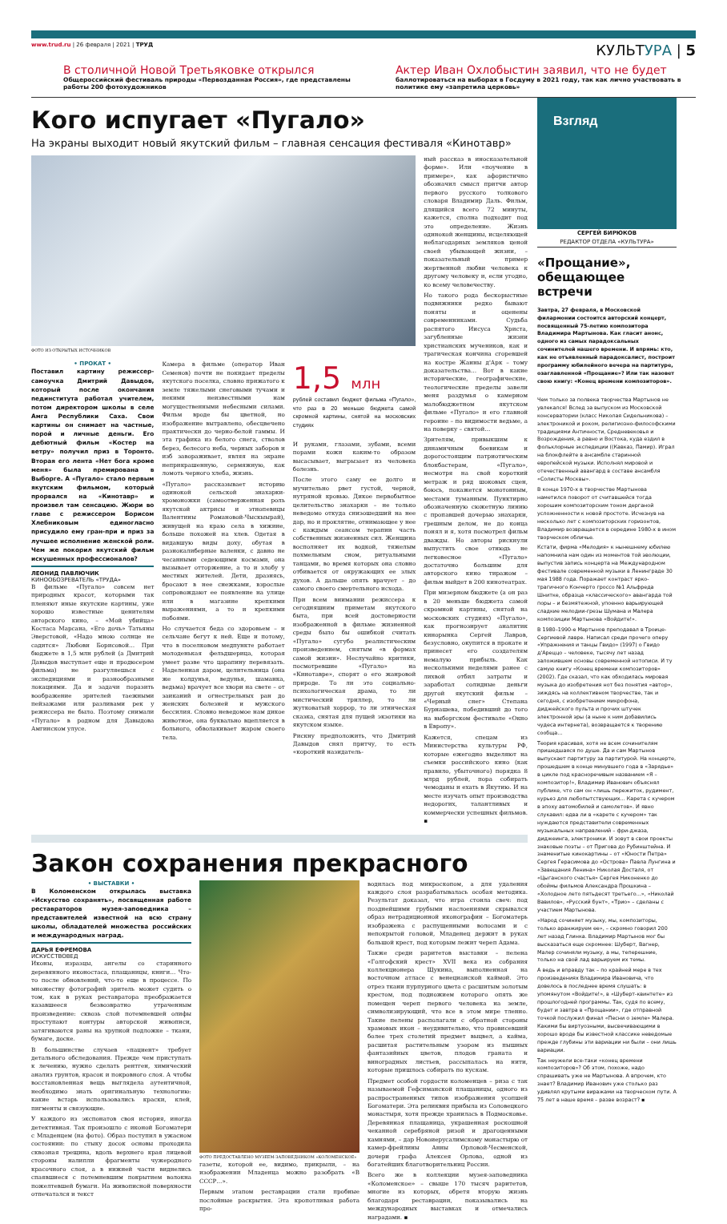www.trud.ru | 26 февраля | 2021 | ТРУД КУЛЬТУРА | 5
В столичной Новой Третьяковке открылся
Общероссийский фестиваль природы «Первозданная Россия», где представлены работы 200 фотохудожников
Актер Иван Охлобыстин заявил, что не будет
баллотироваться на выборах в Госдуму в 2021 году, так как лично участвовать в политике ему «запретила церковь»
Кого испугает «Пугало»
На экраны выходит новый якутский фильм – главная сенсация фестиваля «Кинотавр»
ФОТО ИЗ ОТКРЫТЫХ ИСТОЧНИКОВ
• ПРОКАТ •
Поставил картину режиссер-самоучка Дмитрий Давыдов, который после окончания пединститута работал учителем, потом директором школы в селе Амга Республики Саха. Свои картины он снимает на частные, порой и личные деньги. Его дебютный фильм «Костер на ветру» получил приз в Торонто. Вторая его лента «Нет бога кроме меня» была премирована в Выборге. А «Пугало» стало первым якутским фильмом, который прорвался на «Кинотавр» и произвел там сенсацию. Жюри во главе с режиссером Борисом Хлебниковым единогласно присудило ему гран-при и приз за лучшее исполнение женской роли. Чем же покорил якутский фильм искушенных профессионалов?
ЛЕОНИД ПАВЛЮЧИК
КИНООБОЗРЕВАТЕЛЬ «ТРУДА»
В фильме «Пугало» совсем нет природных красот, которыми так пленяют иные якутские картины, уже хорошо известные ценителям авторского кино, – «Мой убийца» Костаса Марсана, «Его дочь» Татьяны Эверстовой, «Надо мною солнце не садится» Любови Борисовой… При бюджете в 1,5 млн рублей (а Дмитрий Давыдов выступает еще и продюсером фильма) не разгуляешься с экспедициями и разнообразными локациями. Да и задачи поразить воображение зрителей таежными пейзажами или разливами рек у режиссера не было. Поэтому снимали «Пугало» в родном для Давыдова Амгинском улусе.
Камера в фильме (оператор Иван Семенов) почти не покидает пределы якутского поселка, словно прижатого к земле тяжелыми снеговыми тучами и некими неизвестными нам могущественными небесными силами. Фильм вроде бы цветной, но изображение вытравлено, обесцвечено практически до черно-белой гаммы. И эта графика из белого снега, стволов берез, белесого неба, черных заборов и изб завораживает, являя на экране неприкрашенную, сермяжную, как ломоть черного хлеба, жизнь.
«Пугало» рассказывает историю одинокой сельской знахарки-хромоножки (самоотверженная роль якутской актрисы и этнопевицы Валентины Романовой-Чыскыырай), живущей на краю села в хижине, больше похожей на хлев. Одетая в видавшую виды доху, обутая в разнокалиберные валенки, с давно не чесанными седеющими космами, она вызывает отторжение, а то и злобу у местных жителей. Дети, дразнясь, бросают в нее снежками, взрослые сопровождают ее появление на улице или в магазине крепкими выражениями, а то и крепкими побоями.
Но случается беда со здоровьем – и сельчане бегут к ней. Еще и потому, что в поселковом медпункте работает молоденькая фельдшерица, которая умеет разве что царапину перевязать. Наделенная даром, целительница (она же колдунья, ведунья, шаманка, ведьма) врачует все хвори на свете – от заиканий и огнестрельных ран до женских болезней и мужского бессилия. Словно неведомое нам дикое животное, она буквально вцепляется в больного, обволакивает жаром своего тела.
1,5 млн
рублей составил бюджет фильма «Пугало», что раз в 20 меньше бюджета самой скромной картины, снятой на московских студиях
И руками, глазами, зубами, всеми порами кожи каким-то образом высасывает, выгрызает из человека болезнь.
После этого саму ее долго и мучительно рвет густой, черной, нутряной кровью. Дикое первобытное целительство знахарки – не только неведомо откуда снизошедший на нее дар, но и проклятие, отнимающее у нее с каждым сеансом терапии часть собственных жизненных сил. Женщина восполняет их водкой, тяжелым похмельным сном, ритуальными танцами, во время которых она словно отбивается от окружающих ее злых духов. А дальше опять врачует – до самого своего смертельного исхода.
При всем внимании режиссера к сегодняшним приметам якутского быта, при всей достоверности изображенной в фильме жизненной среды было бы ошибкой считать «Пугало» сугубо реалистическим произведением, снятым «в формах самой жизни». Неслучайно критики, посмотревшие «Пугало» на «Кинотавре», спорят о его жанровой природе. То ли это социально-психологическая драма, то ли мистический триллер, то ли жутковатый хоррор, то ли этническая сказка, снятая для пущей экзотики на якутском языке.
Рискну предположить, что Дмитрий Давыдов снял притчу, то есть «короткий назидатель-
ный рассказ в иносказательной форме». Или «поучение в примере», как афористично обозначил смысл притчи автор первого русского толкового словаря Владимир Даль. Фильм, длящийся всего 72 минуты, кажется, сполна подходит под это определение. Жизнь одинокой женщины, исцеляющей неблагодарных земляков ценой своей убывающей жизни, – показательный пример жертвенной любви человека к другому человеку и, если угодно, ко всему человечеству.
Но такого рода бескорыстные подвижники редко бывают поняты и оценены современниками. Судьба распятого Иисуса Христа, загубленные жизни христианских мучеников, как и трагическая кончина сгоревшей на костре Жанны д'Арк – тому доказательства… Вот в какие исторические, географические, теологические пределы завели меня раздумья о камерном малобюджетном якутском фильме «Пугало» и его главной героине – по видимости ведьме, а на поверку – святой…
Зрителям, привыкшим к динамичным боевикам и дорогостоящим патриотическим блокбастерам, «Пугало», несмотря на свой короткий метраж и ряд шоковых сцен, боюсь, покажется монотонным, местами туманным. Пунктирно обозначенную сюжетную линию с пропавшей дочерью знахарки, грешным делом, не до конца понял и я, хотя посмотрел фильм дважды. Но авторы рискнули выпустить свое отнюдь не легковесное «Пугало» достаточно большим для авторского кино тиражом – фильм выйдет в 200 кинотеатрах.
При мизерном бюджете (а он раз в 20 меньше бюджета самой скромной картины, снятой на московских студиях) «Пугало», как прогнозирует аналитик кинорынка Сергей Лавров, безусловно, окупится в прокате и принесет его создателям немалую прибыль. Как несколькими неделями ранее с лихвой отбил затраты и заработал солидные деньги другой якутский фильм – «Черный снег» Степана Бурнашева, победивший до того на выборгском фестивале «Окно в Европу».
Кажется, спецам из Министерства культуры РФ, которые ежегодно выделяют на съемки российского кино (как правило, убыточного) порядка 8 млрд рублей, пора собирать чемоданы и ехать в Якутию. И на месте изучать опыт производства недорогих, талантливых и коммерчески успешных фильмов. ▪
Закон сохранения прекрасного
• ВЫСТАВКИ •
В Коломенском открылась выставка «Искусство сохранять», посвященная работе реставраторов музея-заповедника – представителей известной на всю страну школы, обладателей множества российских и международных наград.
ДАРЬЯ ЕФРЕМОВА
ИСКУССТВОВЕД
Иконы, изразцы, ангелы со старинного деревянного иконостаса, плащаницы, книги… Что-то после обновлений, что-то еще в процессе. По множеству фотографий зритель может судить о том, как в руках реставратора преображается казавшееся безвозвратно утраченным произведение: сквозь слой потемневшей олифы проступают контуры авторской живописи, затягиваются раны на хрупкой подложке – ткани, бумаге, доске.
В большинстве случаев «пациент» требует детального обследования. Прежде чем приступать к лечению, нужно сделать рентген, химический анализ грунтов, красок и покровного слоя. А чтобы восстановленная вещь выглядела аутентичной, необходимо знать оригинальную технологию: какие встарь использовались краски, клей, пигменты и связующие.
У каждого из экспонатов своя история, иногда детективная. Так произошло с иконой Богоматери с Младенцем (на фото). Образ поступил в ужасном состоянии: по стыку досок основы проходила сквозная трещина, вдоль верхнего края лицевой стороны налипли фрагменты чужеродного красочного слоя, а в нижней части виднелись спаявшиеся с потемневшим покрытием волокна пожелтевшей бумаги. На живописной поверхности отпечатался и текст
ФОТО ПРЕДОСТАВЛЕНО МУЗЕЕМ-ЗАПОВЕДНИКОМ «КОЛОМЕНСКОЕ»
газеты, которой ее, видимо, прикрыли, – на изображении Младенца можно разобрать «В СССР…».
Первым этапом реставрации стали пробные послойные раскрытия. Эта кропотливая работа про-
водилась под микроскопом, а для удаления каждого слоя разрабатывалась особая методика. Результат доказал, что игра стоила свеч: под позднейшими грубыми наслоениями скрывался образ нетрадиционной иконографии – Богоматерь изображена с распущенными волосами и с непокрытой головой, Младенец держит в руках большой крест, под которым лежит череп Адама.
Также среди раритетов выставки – пелена «Голгофский крест» XVII века из собрания коллекционера Щукина, выполненная на восточном атласе с венецианской каймой. Это отрез ткани пурпурного цвета с расшитым золотым крестом, под подножием которого опять же помещен череп первого человека на земле, символизирующий, что все в этом мире тленно. Такие пелены располагали с обратной стороны храмовых икон – неудивительно, что провисевший более трех столетий предмет выцвел, а кайма, расшитая растительным узором из пышных фантазийных цветов, плодов граната и виноградных листьев, рассыпалась на нити, которые пришлось собирать по кускам.
Предмет особой гордости коломенцев – риза с так называемой Гефсиманской плащаницы, одного из распространенных типов изображения усопшей Богоматери. Эта реликвия прибыла из Соловецкого монастыря, хотя прежде хранилась в Подмосковье. Деревянная плащаница, украшенная роскошной чеканной серебряной ризой и драгоценными камнями, – дар Новоиерусалимскому монастырю от камер-фрейлины Анны Орловой-Чесменской, дочери графа Алексея Орлова, одной из богатейших благотворительниц России.
Всего же в коллекции музея-заповедника «Коломенское» – свыше 170 тысяч раритетов, многие из которых, обретя вторую жизнь благодаря реставрации, показывались на международных выставках и отмечались наградами. ▪
Взгляд
СЕРГЕЙ БИРЮКОВ
РЕДАКТОР ОТДЕЛА «КУЛЬТУРА»
«Прощание», обещающее встречи
Завтра, 27 февраля, в Московской филармонии состоится авторский концерт, посвященный 75-летию композитора Владимира Мартынова. Как гласит анонс, одного из самых парадоксальных сочинителей нашего времени. И впрямь: кто, как не отъявленный парадоксалист, построит программу юбилейного вечера на партитуре, озаглавленной «Прощание»? Или так назовет свою книгу: «Конец времени композиторов».
Чем только за полвека творчества Мартынов не увлекался! Вслед за выпуском из Московской консерватории (класс Николая Сидельникова) – электроникой и роком, религиозно-философскими традициями Античности, Средневековья и Возрождения, а равно и Востока, куда ездил в фольклорные экспедиции ((Кавказ, Памир). Играл на блокфлейте в ансамбле старинной европейской музыки. Исполнял мировой и отечественный авангард в составе ансамбля «Солисты Москвы».
В конце 1970-х в творчестве Мартынова наметился поворот от считавшейся тогда хорошим композиторским тоном дерганой усложненности к новой простоте. Исчезнув на несколько лет с композиторских горизонтов, Владимир возвращается в середине 1980-х в ином творческом обличье.
Кстати, фирма «Мелодия» к нынешнему юбилею напомнила нам один из моментов той эволюции, выпустив запись концерта на Международном фестивале современной музыки в Ленинграде 30 мая 1988 года. Поражает контраст ярко-трагичного Кончерто гроссо №1 Альфреда Шнитке, образца «классического» авангарда той поры – и безмятежной, упоенно варьирующей сладкие мелодии-грезы Шумана и Малера композиции Мартынова «Войдите!».
В 1980–1990-е Мартынов преподавал в Троице-Сергиевой лавре. Написал среди прочего оперу «Упражнения и танцы Гвидо» (1997) о Гвидо д'Ареццо – человеке, тысячу лет назад заложившем основы современной нотописи. И ту самую книгу «Конец времени композиторов» (2002). Где сказал, что как обходилась мировая музыка до изобретения нот без понятия «автор», зиждясь на коллективном творчестве, так и сегодня, с изобретением микрофона, диджейского пульта и прочих штучек электронной эры (а ныне к ним добавились чудеса интернета), возвращается к творению сообща…
Теория красивая, хотя не всем сочинителям пришедшаяся по душе. Да и сам Мартынов выпускает партитуру за партитурой. На концерте, прошедшем в конце минувшего года в «Зарядье» в цикле под красноречивым названием «Я – композитор!», Владимир Иванович объяснял публике, что сам он «лишь пережиток, рудимент, курьез для любопытствующих... Карета с кучером в эпоху автомобилей и самолетов». И явно слукавил: едва ли в «карете с кучером» так нуждаются представители современных музыкальных направлений – фри-джаза, диджеинга, электроники. И зовут в свои проекты знаковые поэты – от Пригова до Рубинштейна. И знаменитые кинокартины – от «Юности Петра» Сергея Герасимова до «Острова» Павла Лунгина и «Завещания Ленина» Николая Досталя, от «Цыганского счастья» Сергея Никоненко до обоймы фильмов Александра Прошкина – «Холодное лето пятьдесят третьего...», «Николай Вавилов», «Русский бунт», «Трио» – сделаны с участием Мартынова.
«Народ сочиняет музыку, мы, композиторы, только аранжируем ее», – скромно говорил 200 лет назад Глинка. Владимир Мартынов мог бы высказаться еще скромнее: Шуберт, Вагнер, Малер сочиняли музыку, а мы, теперешние, только на свой лад варьируем их темы.
А ведь и вправду так – по крайней мере в тех произведениях Владимира Ивановича, что довелось в последнее время слушать: в упомянутом «Войдите!», в «Шуберт-квинтете» из прошлогодней программы. Так, судя по всему, будет и завтра в «Прощании», где отправной точкой послужил финал «Песни о земле» Малера. Какими бы виртуозными, высвечивающими в хорошо вроде бы известной классике неведомые прежде глубины эти вариации ни были – они лишь вариации.
Так неужели все-таки «конец времени композиторов»? Об этом, похоже, надо спрашивать уже не Мартынова. А впрочем, кто знает? Владимир Иванович уже столько раз удивлял крутыми виражами на творческом пути. А 75 лет в наше время – разве возраст? ▪